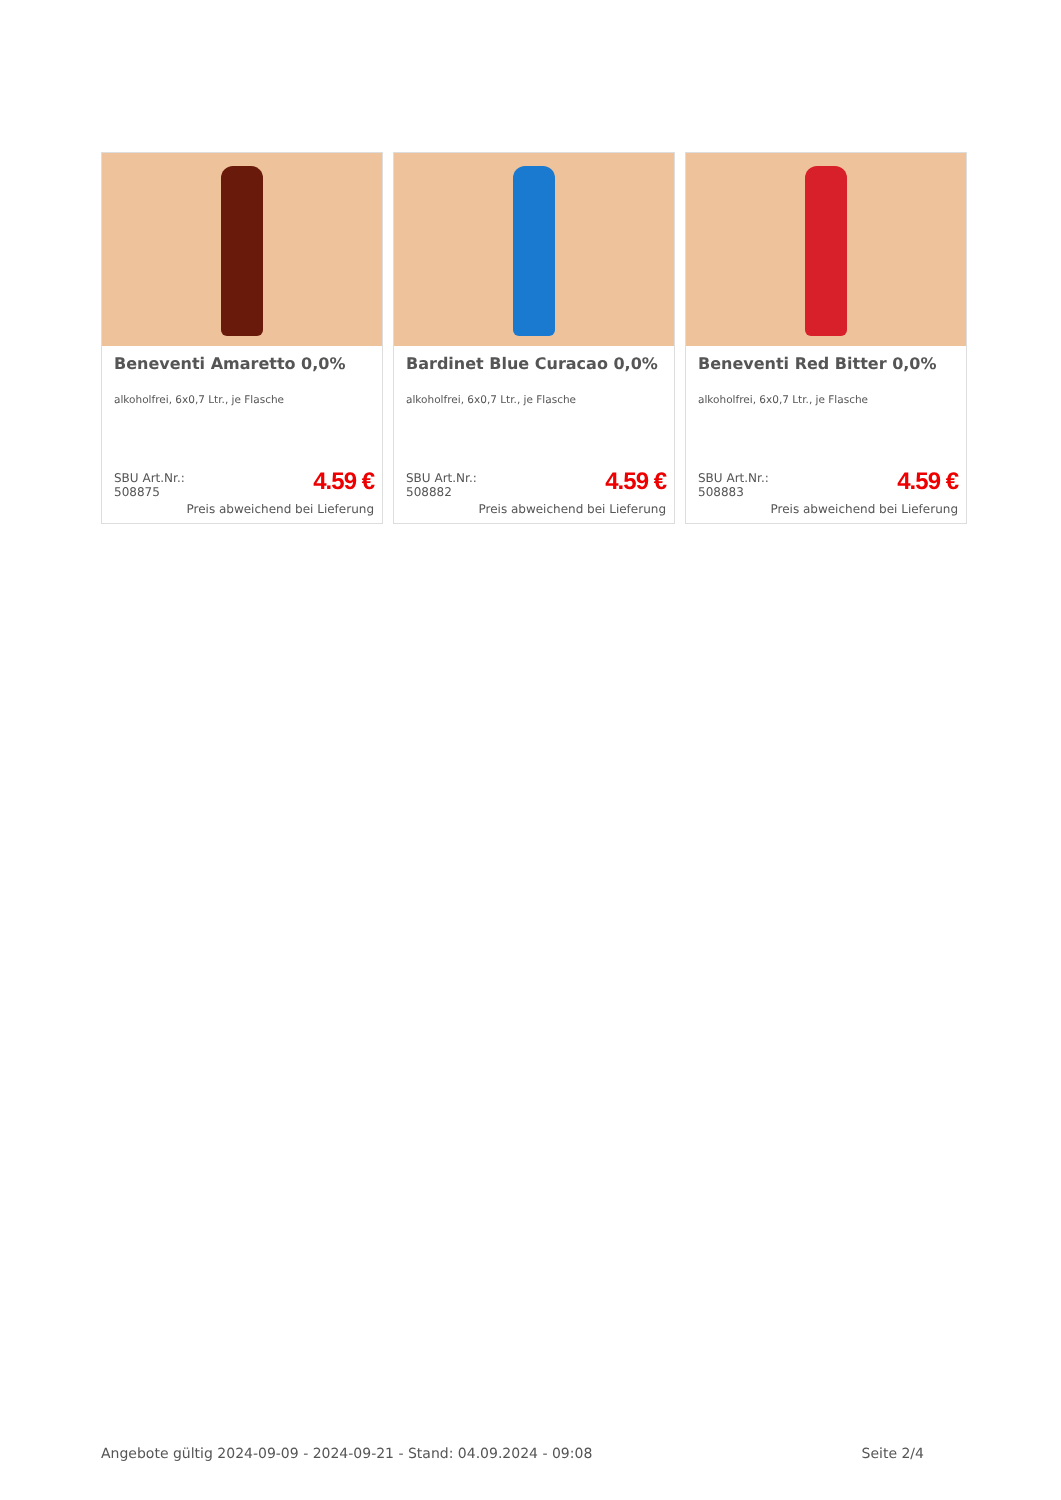Beneventi Amaretto 0,0%
alkoholfrei, 6x0,7 Ltr., je Flasche
SBU Art.Nr.:
508875
4.59 €
Preis abweichend bei Lieferung
Bardinet Blue Curacao 0,0%
alkoholfrei, 6x0,7 Ltr., je Flasche
SBU Art.Nr.:
508882
4.59 €
Preis abweichend bei Lieferung
Beneventi Red Bitter 0,0%
alkoholfrei, 6x0,7 Ltr., je Flasche
SBU Art.Nr.:
508883
4.59 €
Preis abweichend bei Lieferung
Angebote gültig 2024-09-09 - 2024-09-21 - Stand: 04.09.2024 - 09:08 Seite 2/4